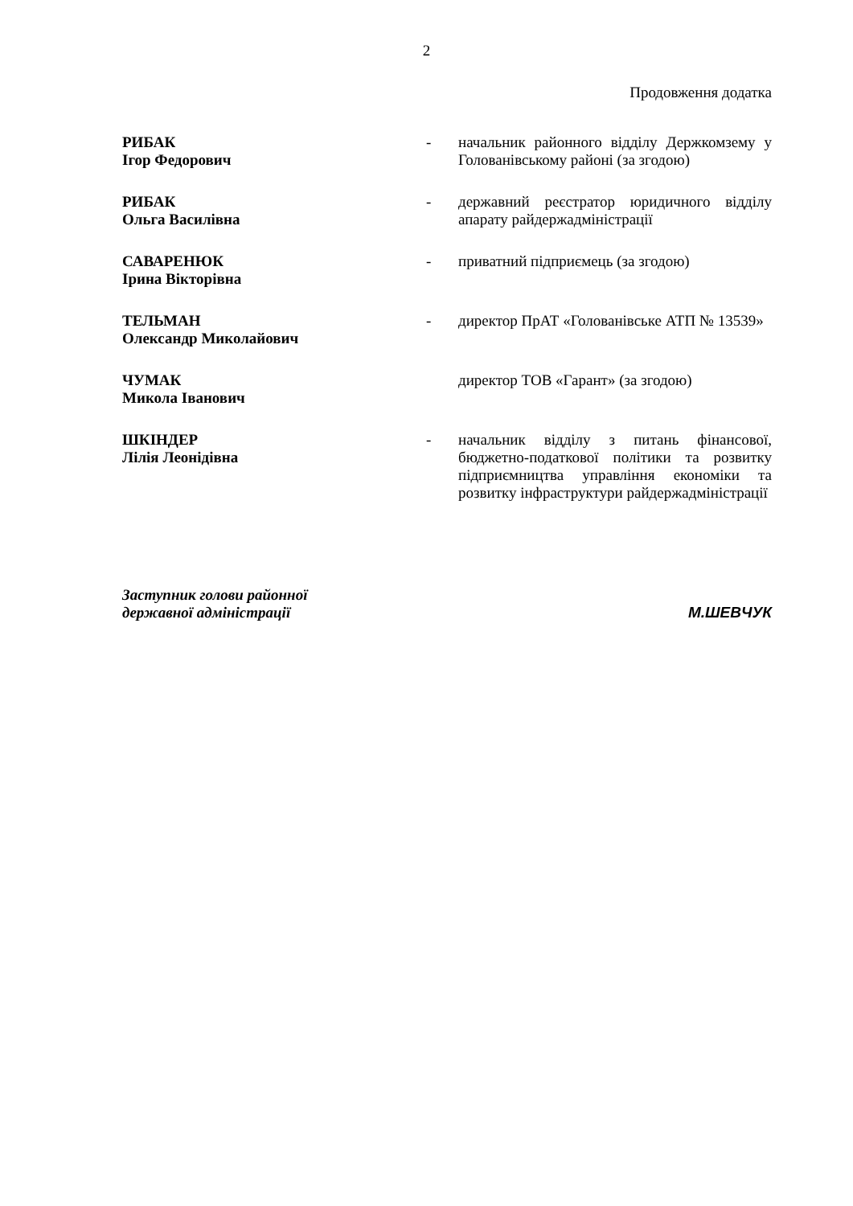2
Продовження додатка
| РИБАК Ігор Федорович | - | начальник районного відділу Держкомзему у Голованівському районі (за згодою) |
| РИБАК Ольга Василівна | - | державний реєстратор юридичного відділу апарату райдержадміністрації |
| САВАРЕНЮК Ірина Вікторівна | - | приватний підприємець (за згодою) |
| ТЕЛЬМАН Олександр Миколайович | - | директор ПрАТ «Голованівське АТП № 13539» |
| ЧУМАК Микола Іванович | | директор ТОВ «Гарант» (за згодою) |
| ШКІНДЕР Лілія Леонідівна | - | начальник відділу з питань фінансової, бюджетно-податкової політики та розвитку підприємництва управління економіки та розвитку інфраструктури райдержадміністрації |
Заступник голови районної
державної адміністрації
М.ШЕВЧУК